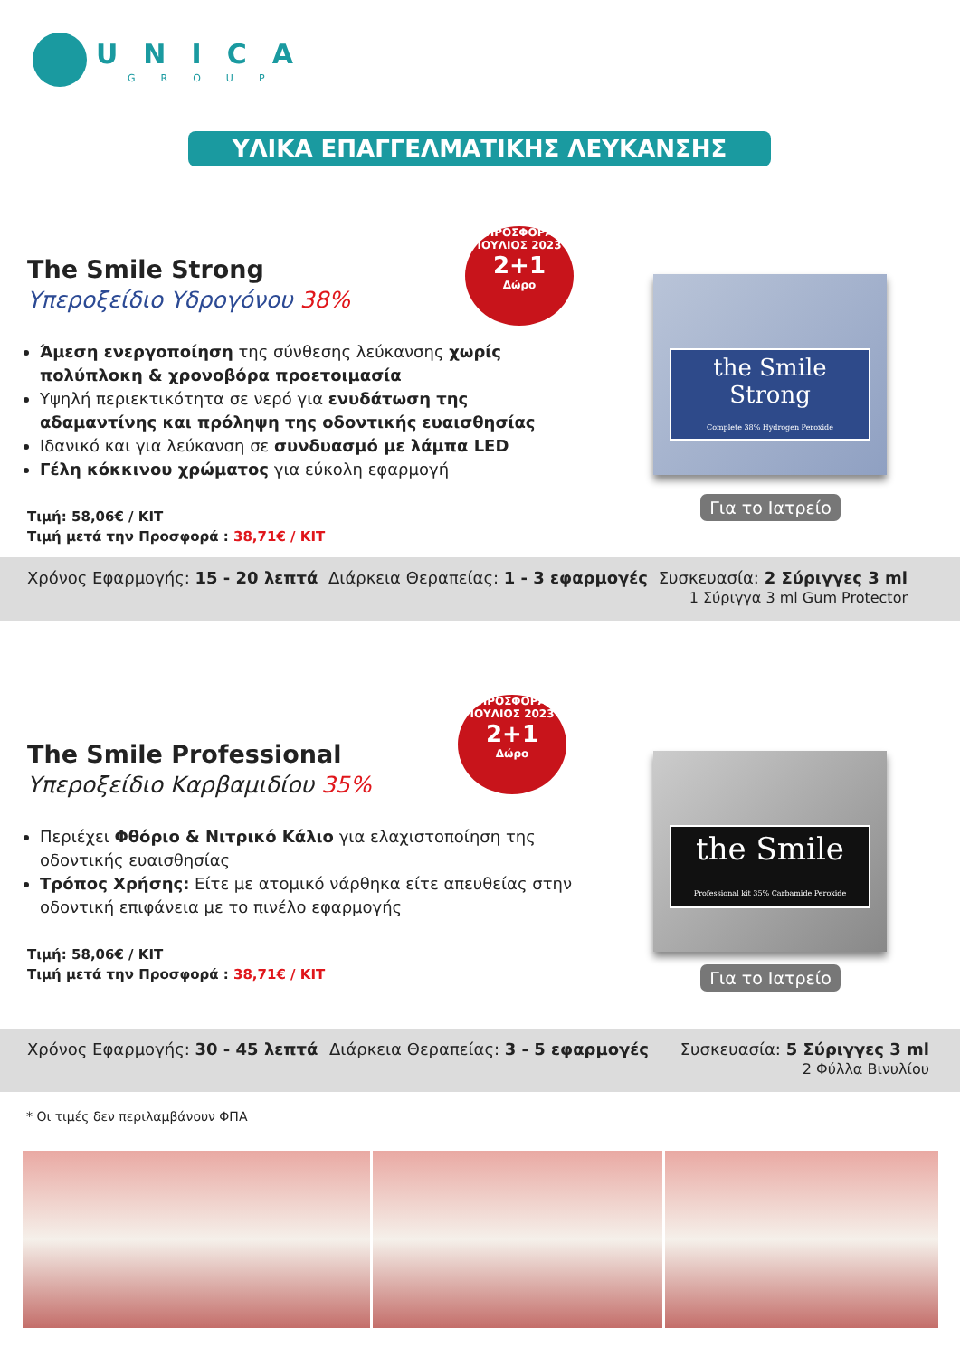UNICA
GROUP
ΥΛΙΚΑ ΕΠΑΓΓΕΛΜΑΤΙΚΗΣ ΛΕΥΚΑΝΣΗΣ
The Smile Strong
Υπεροξείδιο Υδρογόνου 38%
Άμεση ενεργοποίηση της σύνθεσης λεύκανσης χωρίς πολύπλοκη & χρονοβόρα προετοιμασία
Υψηλή περιεκτικότητα σε νερό για ενυδάτωση της αδαμαντίνης και πρόληψη της οδοντικής ευαισθησίας
Ιδανικό και για λεύκανση σε συνδυασμό με λάμπα LED
Γέλη κόκκινου χρώματος για εύκολη εφαρμογή
Τιμή: 58,06€ / KIT
Τιμή μετά την Προσφορά : 38,71€ / KIT
ΠΡΟΣΦΟΡΑ ΙΟΥΛΙΟΣ 2023
2+1
Δώρο
the Smile Strong
Complete 38% Hydrogen Peroxide
Για το Ιατρείο
Χρόνος Εφαρμογής: 15 - 20 λεπτά
Διάρκεια Θεραπείας: 1 - 3 εφαρμογές
Συσκευασία: 2 Σύριγγες 3 ml
1 Σύριγγα 3 ml Gum Protector
The Smile Professional
Υπεροξείδιο Καρβαμιδίου 35%
Περιέχει Φθόριο & Νιτρικό Κάλιο για ελαχιστοποίηση της οδοντικής ευαισθησίας
Τρόπος Χρήσης: Είτε με ατομικό νάρθηκα είτε απευθείας στην οδοντική επιφάνεια με το πινέλο εφαρμογής
Τιμή: 58,06€ / KIT
Τιμή μετά την Προσφορά : 38,71€ / KIT
ΠΡΟΣΦΟΡΑ ΙΟΥΛΙΟΣ 2023
2+1
Δώρο
the Smile
Professional kit 35% Carbamide Peroxide
Για το Ιατρείο
Χρόνος Εφαρμογής: 30 - 45 λεπτά
Διάρκεια Θεραπείας: 3 - 5 εφαρμογές
Συσκευασία: 5 Σύριγγες 3 ml
2 Φύλλα Βινυλίου
* Οι τιμές δεν περιλαμβάνουν ΦΠΑ